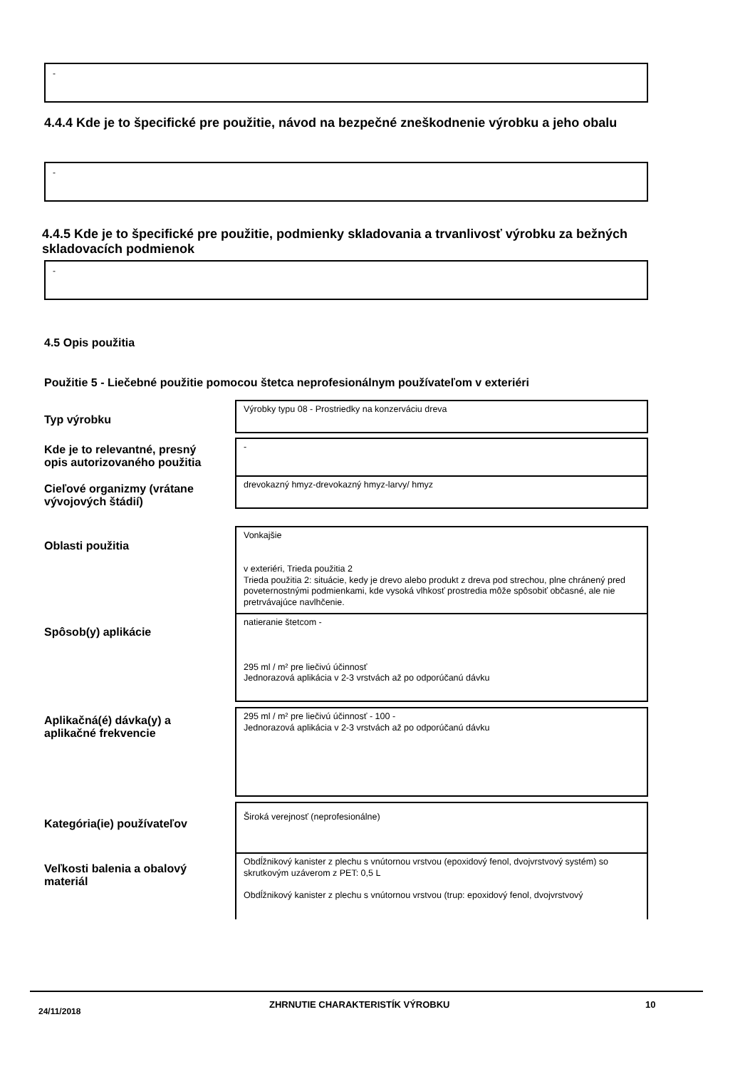-
4.4.4 Kde je to špecifické pre použitie, návod na bezpečné zneškodnenie výrobku a jeho obalu
-
4.4.5 Kde je to špecifické pre použitie, podmienky skladovania a trvanlivosť výrobku za bežných skladovacích podmienok
-
4.5 Opis použitia
Použitie 5 - Liečebné použitie pomocou štetca neprofesionálnym používateľom v exteriéri
Typ výrobku
Výrobky typu 08 - Prostriedky na konzerváciu dreva
Kde je to relevantné, presný opis autorizovaného použitia
-
Cieľové organizmy (vrátane vývojových štádií)
drevokazný hmyz-drevokazný hmyz-larvy/ hmyz
Oblasti použitia
Vonkajšie
v exteriéri, Trieda použitia 2
Trieda použitia 2: situácie, kedy je drevo alebo produkt z dreva pod strechou, plne chránený pred poveternostnými podmienkami, kde vysoká vlhkosť prostredia môže spôsobiť občasné, ale nie pretrvávajúce navlhčenie.
Spôsob(y) aplikácie
natieranie štetcom -
295 ml / m² pre liečivú účinnosť
Jednorazová aplikácia v 2-3 vrstvách až po odporúčanú dávku
Aplikačná(é) dávka(y) a aplikačné frekvencie
295 ml / m² pre liečivú účinnosť - 100 -
Jednorazová aplikácia v 2-3 vrstvách až po odporúčanú dávku
Kategória(ie) používateľov
Široká verejnosť (neprofesionálne)
Veľkosti balenia a obalový materiál
Obdĺžnikový kanister z plechu s vnútornou vrstvou (epoxidový fenol, dvojvrstvový systém) so skrutkovým uzáverom z PET: 0,5 L
Obdĺžnikový kanister z plechu s vnútornou vrstvou (trup: epoxidový fenol, dvojvrstvový
24/11/2018
ZHRNUTIE CHARAKTERISTÍK VÝROBKU
10